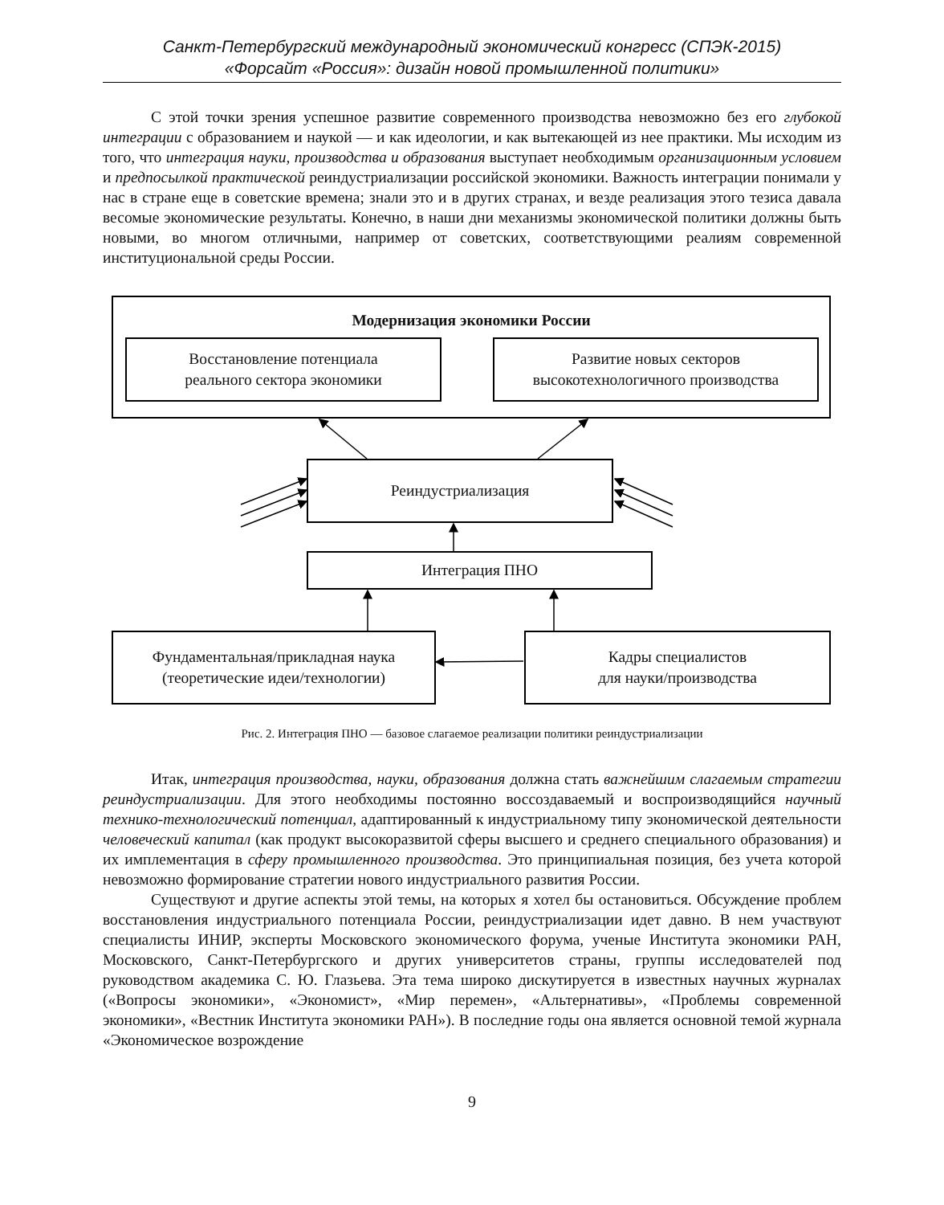Санкт-Петербургский международный экономический конгресс (СПЭК-2015)
«Форсайт «Россия»: дизайн новой промышленной политики»
С этой точки зрения успешное развитие современного производства невозможно без его глубокой интеграции с образованием и наукой — и как идеологии, и как вытекающей из нее практики. Мы исходим из того, что интеграция науки, производства и образования выступает необходимым организационным условием и предпосылкой практической реиндустриализации российской экономики. Важность интеграции понимали у нас в стране еще в советские времена; знали это и в других странах, и везде реализация этого тезиса давала весомые экономические результаты. Конечно, в наши дни механизмы экономической политики должны быть новыми, во многом отличными, например от советских, соответствующими реалиям современной институциональной среды России.
Модернизация экономики России
Восстановление потенциала
реального сектора экономики
Развитие новых секторов
высокотехнологичного производства
Реиндустриализация
Интеграция ПНО
Фундаментальная/прикладная наука
(теоретические идеи/технологии)
Кадры специалистов
для науки/производства
Рис. 2. Интеграция ПНО — базовое слагаемое реализации политики реиндустриализации
Итак, интеграция производства, науки, образования должна стать важнейшим слагаемым стратегии реиндустриализации. Для этого необходимы постоянно воссоздаваемый и воспроизводящийся научный технико-технологический потенциал, адаптированный к индустриальному типу экономической деятельности человеческий капитал (как продукт высокоразвитой сферы высшего и среднего специального образования) и их имплементация в сферу промышленного производства. Это принципиальная позиция, без учета которой невозможно формирование стратегии нового индустриального развития России.
Существуют и другие аспекты этой темы, на которых я хотел бы остановиться. Обсуждение проблем восстановления индустриального потенциала России, реиндустриализации идет давно. В нем участвуют специалисты ИНИР, эксперты Московского экономического форума, ученые Института экономики РАН, Московского, Санкт-Петербургского и других университетов страны, группы исследователей под руководством академика С. Ю. Глазьева. Эта тема широко дискутируется в известных научных журналах («Вопросы экономики», «Экономист», «Мир перемен», «Альтернативы», «Проблемы современной экономики», «Вестник Института экономики РАН»). В последние годы она является основной темой журнала «Экономическое возрождение
9